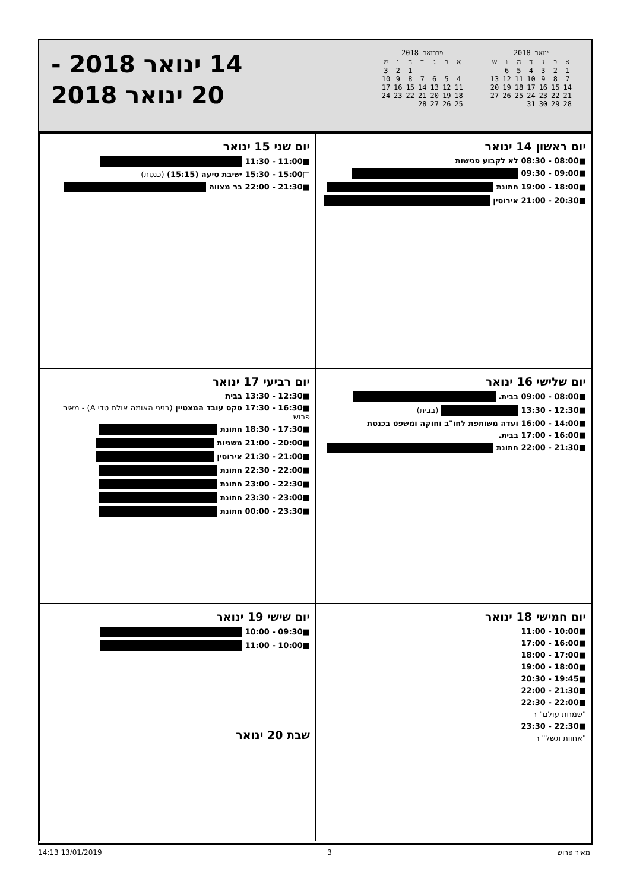ינואר 2018
| א | ב | ג | ד | ה | ו | ש |
| --- | --- | --- | --- | --- | --- | --- |
| 1 | 2 | 3 | 4 | 5 | 6 | |
| 7 | 8 | 9 | 10 | 11 | 12 | 13 |
| 14 | 15 | 16 | 17 | 18 | 19 | 20 |
| 21 | 22 | 23 | 24 | 25 | 26 | 27 |
| 28 | 29 | 30 | 31 | | | |
פברואר 2018
| א | ב | ג | ד | ה | ו | ש |
| --- | --- | --- | --- | --- | --- | --- |
| | | | | 1 | 2 | 3 |
| 4 | 5 | 6 | 7 | 8 | 9 | 10 |
| 11 | 12 | 13 | 14 | 15 | 16 | 17 |
| 18 | 19 | 20 | 21 | 22 | 23 | 24 |
| 25 | 26 | 27 | 28 | | | |
14 ינואר 2018 -
20 ינואר 2018
יום ראשון 14 ינואר
■08:00 - 08:30 לא לקבוע פגישות
■09:00 - 09:30
■18:00 - 19:00 חתונת
■20:30 - 21:00 אירוסין
יום שני 15 ינואר
■11:00 - 11:30
□15:00 - 15:30 ישיבת סיעה (15:15) (כנסת)
■21:30 - 22:00 בר מצווה
יום שלישי 16 ינואר
■08:00 - 09:00 בבית.
■12:30 - 13:30 (בבית)
■14:00 - 16:00 ועדה משותפת לחו"ב וחוקה ומשפט בכנסת
■16:00 - 17:00 בבית.
■21:30 - 22:00 חתונת
יום רביעי 17 ינואר
■12:30 - 13:30 בבית
■16:30 - 17:30 טקס עובד המצטיין (בניני האומה אולם טדי A) - מאיר פרוש
■17:30 - 18:30 חתונת
■20:00 - 21:00 משניות
■21:00 - 21:30 אירוסין
■22:00 - 22:30 חתונת
■22:30 - 23:00 חתונת
■23:00 - 23:30 חתונת
■23:30 - 00:00 חתונת
יום חמישי 18 ינואר
■10:00 - 11:00
■16:00 - 17:00
■17:00 - 18:00
■18:00 - 19:00
■19:45 - 20:30
■21:30 - 22:00
■22:00 - 22:30
"שמחת עולם" ר
■22:30 - 23:30
"אחוות וגשל" ר
יום שישי 19 ינואר
■09:30 - 10:00
■10:00 - 11:00
שבת 20 ינואר
מאיר פרוש 3 13/01/2019 14:13